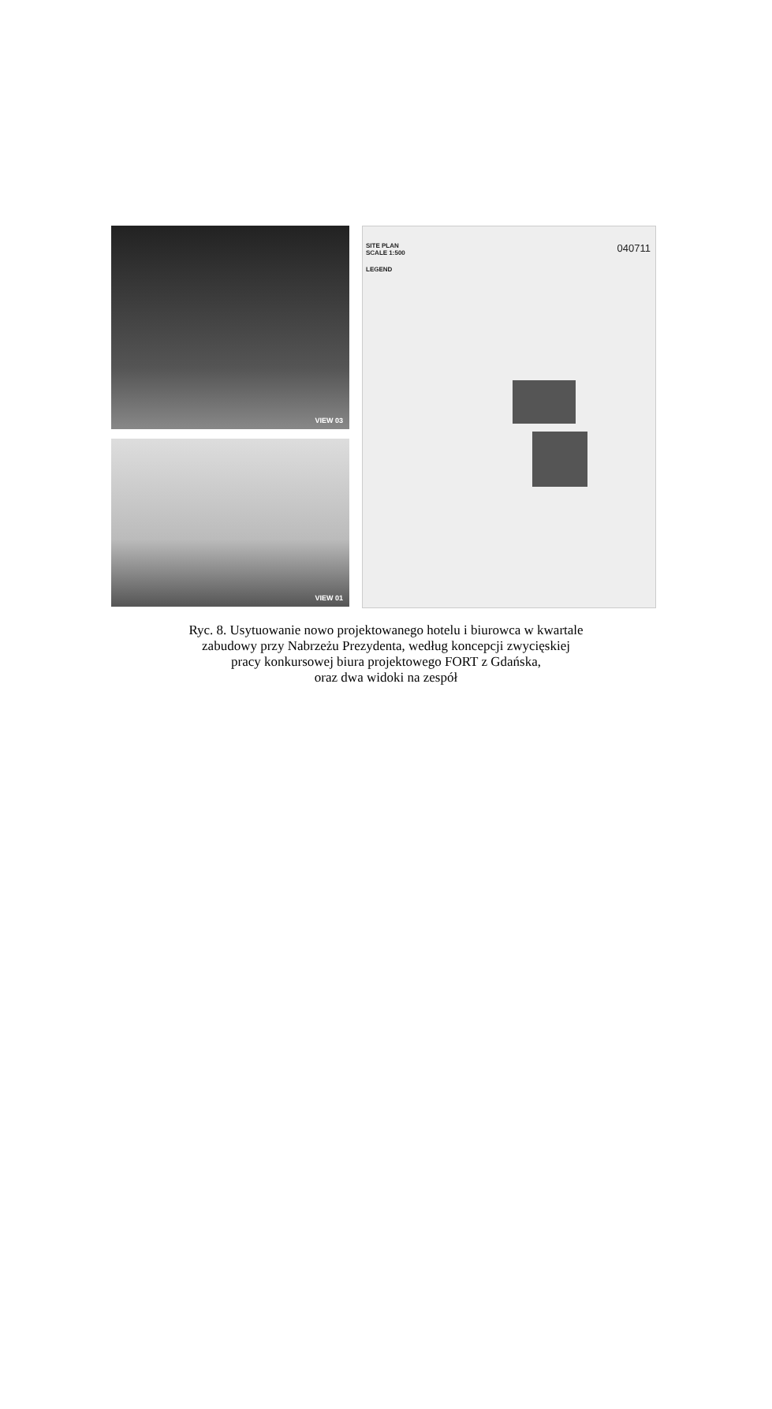VIEW 03
VIEW 01
SITE PLAN
SCALE 1:500
LEGEND
040711
Ryc. 8. Usytuowanie nowo projektowanego hotelu i biurowca w kwartale
zabudowy przy Nabrzeżu Prezydenta, według koncepcji zwycięskiej
pracy konkursowej biura projektowego FORT z Gdańska,
oraz dwa widoki na zespół